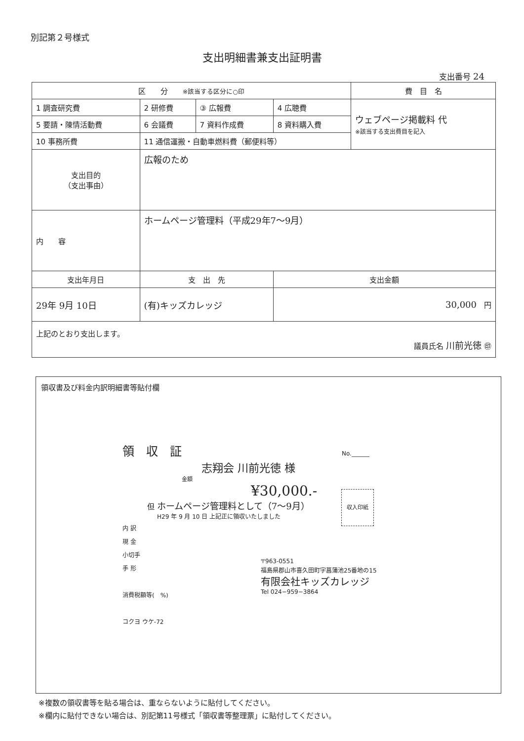別記第２号様式
支出明細書兼支出証明書
支出番号 24
| 区 分 ※該当する区分に○印 | | | | 費 目 名 |
| 1 調査研究費 | 2 研修費 | ③ 広報費 | 4 広聴費 | ウェブページ掲載料 代 ※該当する支出費目を記入 |
| 5 要請・陳情活動費 | 6 会議費 | 7 資料作成費 | 8 資料購入費 | |
| 10 事務所費 | 11 通信運搬・自動車燃料費（郵便料等） | | | |
| 支出目的 （支出事由） | 広報のため | | | |
| 内 容 | ホームページ管理料（平成29年7〜9月） | | | |
| 支出年月日 | 支 出 先 | | 支出金額 | |
| 29年 9月 10日 | (有)キッズカレッジ | | 30,000 円 | |
| 上記のとおり支出します。 議員氏名 川前光徳 ㊞ | | | | |
領収書及び料金内訳明細書等貼付欄
領　収　証　No.______
志翔会 川前光徳 様
金額
¥30,000.-
但 ホームページ管理料として（7〜9月） 収入印紙
H29 年 9 月 10 日 上記正に領収いたしました
内 訳
現 金
小切手
手 形
消費税額等(　%)
コクヨ ウケ-72
〒963-0551
福島県郡山市喜久田町字菖蒲池25番地の15
有限会社キッズカレッジ
Tel 024−959−3864
※複数の領収書等を貼る場合は、重ならないように貼付してください。
※欄内に貼付できない場合は、別記第11号様式「領収書等整理票」に貼付してください。